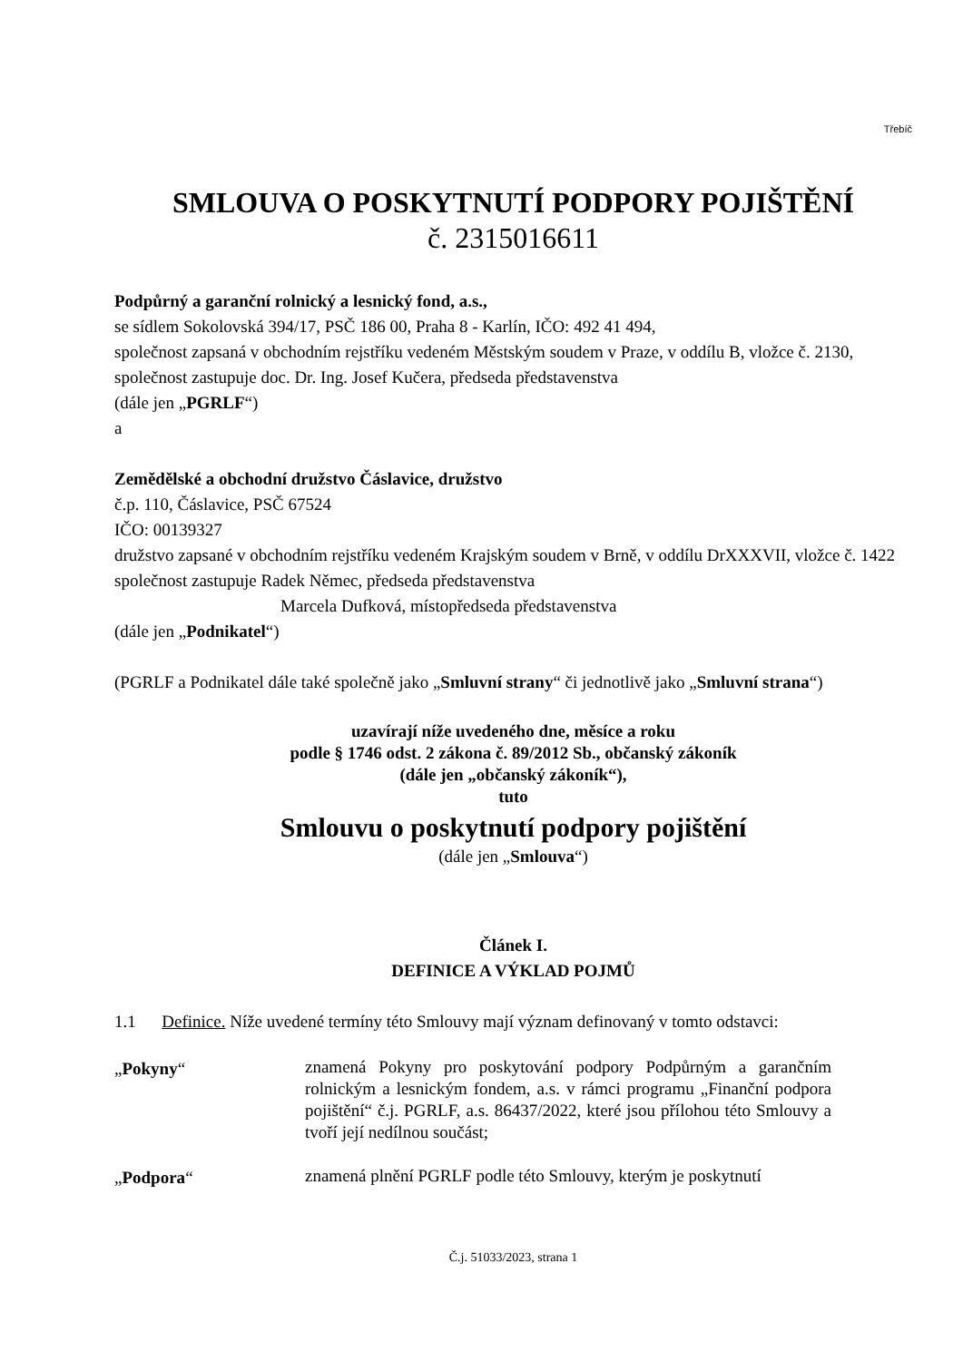Třebíč
SMLOUVA O POSKYTNUTÍ PODPORY POJIŠTĚNÍ
č. 2315016611
Podpůrný a garanční rolnický a lesnický fond, a.s.,
se sídlem Sokolovská 394/17, PSČ 186 00, Praha 8 - Karlín, IČO: 492 41 494,
společnost zapsaná v obchodním rejstříku vedeném Městským soudem v Praze, v oddílu B, vložce č. 2130,
společnost zastupuje doc. Dr. Ing. Josef Kučera, předseda představenstva
(dále jen „PGRLF“)
a
Zemědělské a obchodní družstvo Čáslavice, družstvo
č.p. 110, Čáslavice, PSČ 67524
IČO: 00139327
družstvo zapsané v obchodním rejstříku vedeném Krajským soudem v Brně, v oddílu DrXXXVII, vložce č. 1422
společnost zastupuje Radek Němec, předseda představenstva
Marcela Dufková, místopředseda představenstva
(dále jen „Podnikatel“)
(PGRLF a Podnikatel dále také společně jako „Smluvní strany“ či jednotlivě jako „Smluvní strana“)
uzavírají níže uvedeného dne, měsíce a roku
podle § 1746 odst. 2 zákona č. 89/2012 Sb., občanský zákoník
(dále jen „občanský zákoník“),
tuto
Smlouvu o poskytnutí podpory pojištění
(dále jen „Smlouva“)
Článek I.
DEFINICE A VÝKLAD POJMŮ
1.1 Definice. Níže uvedené termíny této Smlouvy mají význam definovaný v tomto odstavci:
„Pokyny“
znamená Pokyny pro poskytování podpory Podpůrným a garančním rolnickým a lesnickým fondem, a.s. v rámci programu „Finanční podpora pojištění“ č.j. PGRLF, a.s. 86437/2022, které jsou přílohou této Smlouvy a tvoří její nedílnou součást;
„Podpora“
znamená plnění PGRLF podle této Smlouvy, kterým je poskytnutí
Č.j. 51033/2023, strana 1